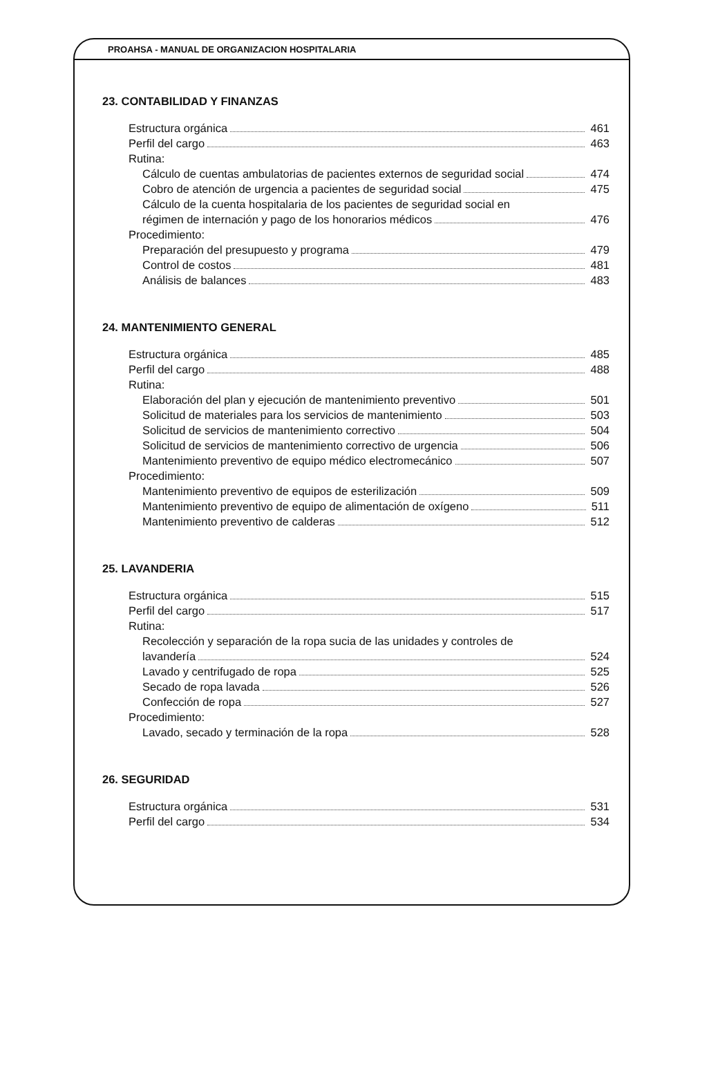PROAHSA - MANUAL DE ORGANIZACION HOSPITALARIA
23. CONTABILIDAD Y FINANZAS
Estructura orgánica 461
Perfil del cargo 463
Rutina:
Cálculo de cuentas ambulatorias de pacientes externos de seguridad social 474
Cobro de atención de urgencia a pacientes de seguridad social 475
Cálculo de la cuenta hospitalaria de los pacientes de seguridad social en
régimen de internación y pago de los honorarios médicos 476
Procedimiento:
Preparación del presupuesto y programa 479
Control de costos 481
Análisis de balances 483
24. MANTENIMIENTO GENERAL
Estructura orgánica 485
Perfil del cargo 488
Rutina:
Elaboración del plan y ejecución de mantenimiento preventivo 501
Solicitud de materiales para los servicios de mantenimiento 503
Solicitud de servicios de mantenimiento correctivo 504
Solicitud de servicios de mantenimiento correctivo de urgencia 506
Mantenimiento preventivo de equipo médico electromecánico 507
Procedimiento:
Mantenimiento preventivo de equipos de esterilización 509
Mantenimiento preventivo de equipo de alimentación de oxígeno 511
Mantenimiento preventivo de calderas 512
25. LAVANDERIA
Estructura orgánica 515
Perfil del cargo 517
Rutina:
Recolección y separación de la ropa sucia de las unidades y controles de
lavandería 524
Lavado y centrifugado de ropa 525
Secado de ropa lavada 526
Confección de ropa 527
Procedimiento:
Lavado, secado y terminación de la ropa 528
26. SEGURIDAD
Estructura orgánica 531
Perfil del cargo 534